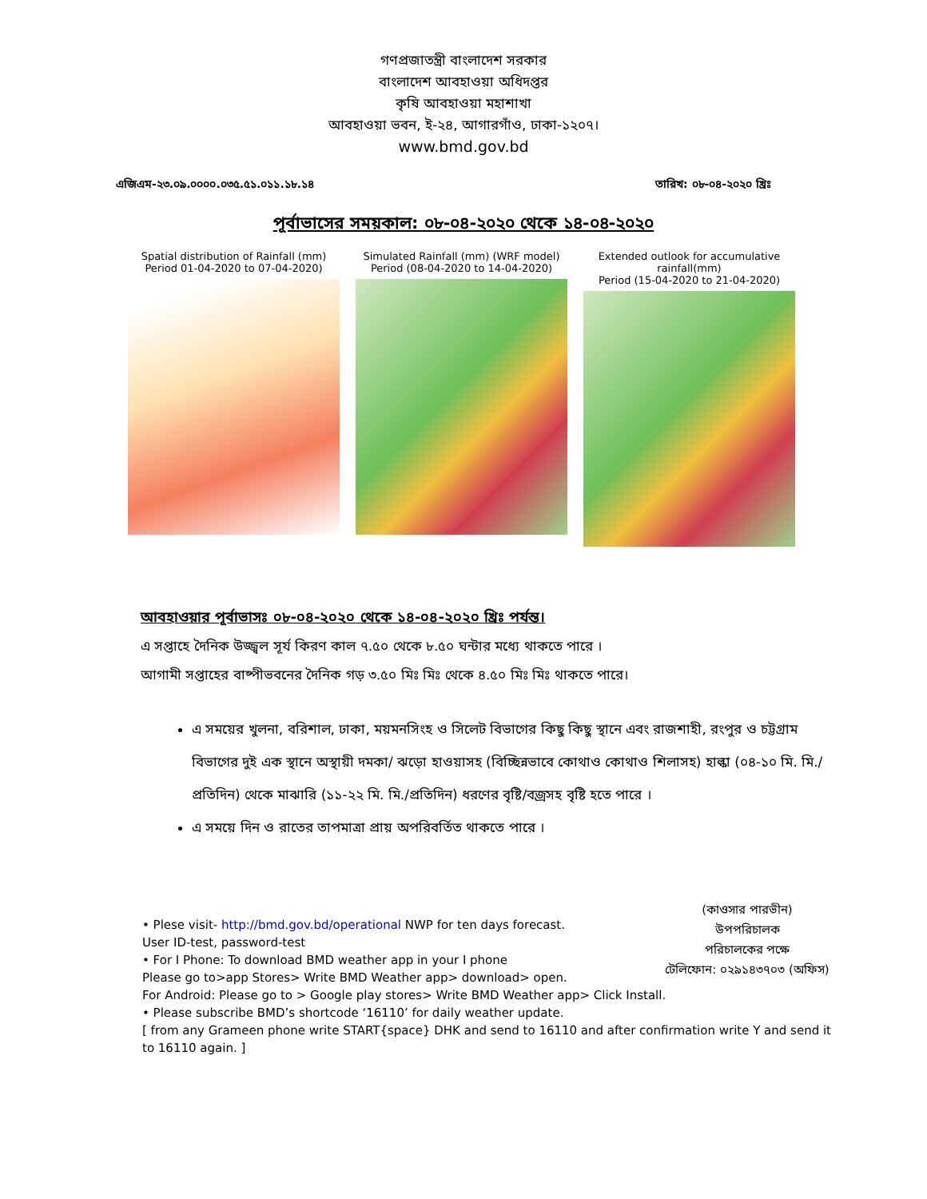গণপ্রজাতন্ত্রী বাংলাদেশ সরকার
বাংলাদেশ আবহাওয়া অধিদপ্তর
কৃষি আবহাওয়া মহাশাখা
আবহাওয়া ভবন, ই-২৪, আগারগাঁও, ঢাকা-১২০৭।
www.bmd.gov.bd
এজিএম-২৩.০৯.০০০০.০৩৫.৫১.০১১.১৮.১৪ তারিখ: ০৮-০৪-২০২০ খ্রিঃ
পূর্বাভাসের সময়কাল: ০৮-০৪-২০২০ থেকে ১৪-০৪-২০২০
Spatial distribution of Rainfall (mm)
Period 01-04-2020 to 07-04-2020)
Simulated Rainfall (mm) (WRF model)
Period (08-04-2020 to 14-04-2020)
Extended outlook for accumulative rainfall(mm)
Period (15-04-2020 to 21-04-2020)
আবহাওয়ার পূর্বাভাসঃ ০৮-০৪-২০২০ থেকে ১৪-০৪-২০২০ খ্রিঃ পর্যন্ত।
এ সপ্তাহে দৈনিক উজ্জ্বল সূর্য কিরণ কাল ৭.৫০ থেকে ৮.৫০ ঘন্টার মধ্যে থাকতে পারে ।
আগামী সপ্তাহের বাষ্পীভবনের দৈনিক গড় ৩.৫০ মিঃ মিঃ থেকে ৪.৫০ মিঃ মিঃ থাকতে পারে।
এ সময়ের খুলনা, বরিশাল, ঢাকা, ময়মনসিংহ ও সিলেট বিভাগের কিছু কিছু স্থানে এবং রাজশাহী, রংপুর ও চট্টগ্রাম বিভাগের দুই এক স্থানে অস্থায়ী দমকা/ ঝড়ো হাওয়াসহ (বিচ্ছিন্নভাবে কোথাও কোথাও শিলাসহ) হাল্কা (০৪-১০ মি. মি./প্রতিদিন) থেকে মাঝারি (১১-২২ মি. মি./প্রতিদিন) ধরণের বৃষ্টি/বজ্রসহ বৃষ্টি হতে পারে ।
এ সময়ে দিন ও রাতের তাপমাত্রা প্রায় অপরিবর্তিত থাকতে পারে ।
(কাওসার পারভীন)
উপপরিচালক
পরিচালকের পক্ষে
টেলিফোন: ০২৯১৪৩৭০৩ (অফিস)
• Plese visit- http://bmd.gov.bd/operational NWP for ten days forecast.
User ID-test, password-test
• For I Phone: To download BMD weather app in your I phone
Please go to>app Stores> Write BMD Weather app> download> open.
For Android: Please go to > Google play stores> Write BMD Weather app> Click Install.
• Please subscribe BMD’s shortcode ‘16110’ for daily weather update.
[ from any Grameen phone write START{space} DHK and send to 16110 and after confirmation write Y and send it to 16110 again. ]